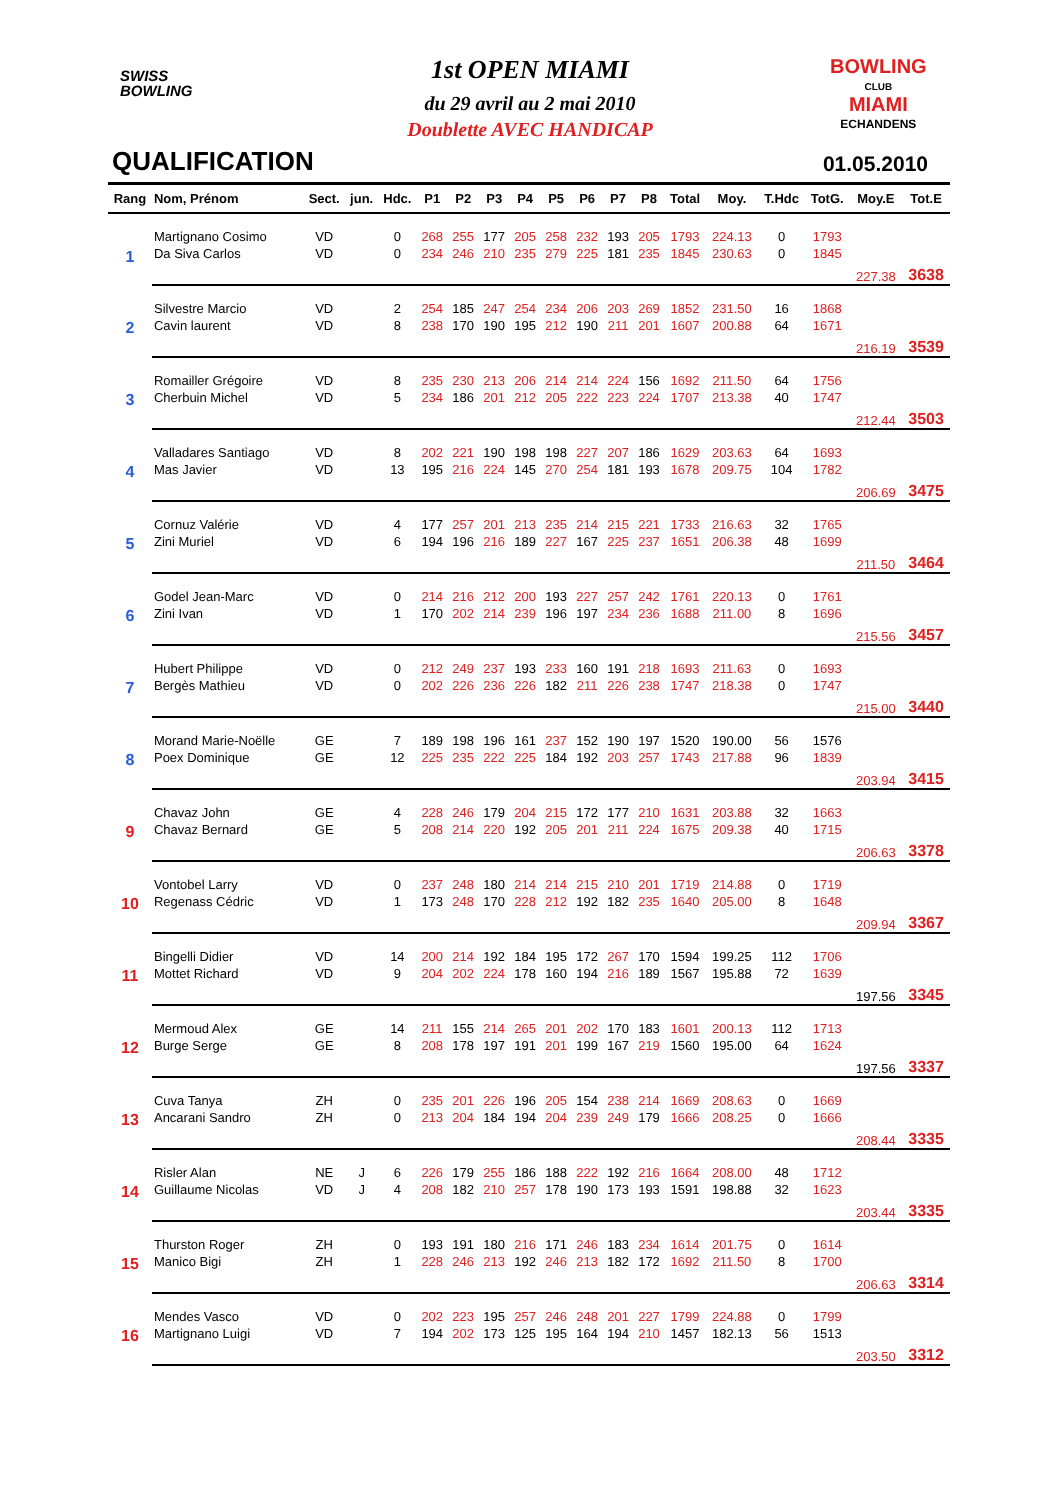1st OPEN MIAMI
du 29 avril au 2 mai 2010
Doublette AVEC HANDICAP
SWISS
BOWLING
BOWLING
CLUB
MIAMI
ECHANDENS
QUALIFICATION 01.05.2010
| Rang | Nom, Prénom | Sect. | jun. | Hdc. | P1 | P2 | P3 | P4 | P5 | P6 | P7 | P8 | Total | Moy. | T.Hdc | TotG. | Moy.E | Tot.E |
| --- | --- | --- | --- | --- | --- | --- | --- | --- | --- | --- | --- | --- | --- | --- | --- | --- | --- | --- |
| 1 | Martignano Cosimo | VD | | 0 | 268 | 255 | 177 | 205 | 258 | 232 | 193 | 205 | 1793 | 224.13 | 0 | 1793 | | |
| | Da Siva Carlos | VD | | 0 | 234 | 246 | 210 | 235 | 279 | 225 | 181 | 235 | 1845 | 230.63 | 0 | 1845 | | |
| | | | | | | | | | | | | | | | | | 227.38 | 3638 |
| 2 | Silvestre Marcio | VD | | 2 | 254 | 185 | 247 | 254 | 234 | 206 | 203 | 269 | 1852 | 231.50 | 16 | 1868 | | |
| | Cavin laurent | VD | | 8 | 238 | 170 | 190 | 195 | 212 | 190 | 211 | 201 | 1607 | 200.88 | 64 | 1671 | | |
| | | | | | | | | | | | | | | | | | 216.19 | 3539 |
| 3 | Romailler Grégoire | VD | | 8 | 235 | 230 | 213 | 206 | 214 | 214 | 224 | 156 | 1692 | 211.50 | 64 | 1756 | | |
| | Cherbuin Michel | VD | | 5 | 234 | 186 | 201 | 212 | 205 | 222 | 223 | 224 | 1707 | 213.38 | 40 | 1747 | | |
| | | | | | | | | | | | | | | | | | 212.44 | 3503 |
| 4 | Valladares Santiago | VD | | 8 | 202 | 221 | 190 | 198 | 198 | 227 | 207 | 186 | 1629 | 203.63 | 64 | 1693 | | |
| | Mas Javier | VD | | 13 | 195 | 216 | 224 | 145 | 270 | 254 | 181 | 193 | 1678 | 209.75 | 104 | 1782 | | |
| | | | | | | | | | | | | | | | | | 206.69 | 3475 |
| 5 | Cornuz Valérie | VD | | 4 | 177 | 257 | 201 | 213 | 235 | 214 | 215 | 221 | 1733 | 216.63 | 32 | 1765 | | |
| | Zini Muriel | VD | | 6 | 194 | 196 | 216 | 189 | 227 | 167 | 225 | 237 | 1651 | 206.38 | 48 | 1699 | | |
| | | | | | | | | | | | | | | | | | 211.50 | 3464 |
| 6 | Godel Jean-Marc | VD | | 0 | 214 | 216 | 212 | 200 | 193 | 227 | 257 | 242 | 1761 | 220.13 | 0 | 1761 | | |
| | Zini Ivan | VD | | 1 | 170 | 202 | 214 | 239 | 196 | 197 | 234 | 236 | 1688 | 211.00 | 8 | 1696 | | |
| | | | | | | | | | | | | | | | | | 215.56 | 3457 |
| 7 | Hubert Philippe | VD | | 0 | 212 | 249 | 237 | 193 | 233 | 160 | 191 | 218 | 1693 | 211.63 | 0 | 1693 | | |
| | Bergès Mathieu | VD | | 0 | 202 | 226 | 236 | 226 | 182 | 211 | 226 | 238 | 1747 | 218.38 | 0 | 1747 | | |
| | | | | | | | | | | | | | | | | | 215.00 | 3440 |
| 8 | Morand Marie-Noëlle | GE | | 7 | 189 | 198 | 196 | 161 | 237 | 152 | 190 | 197 | 1520 | 190.00 | 56 | 1576 | | |
| | Poex Dominique | GE | | 12 | 225 | 235 | 222 | 225 | 184 | 192 | 203 | 257 | 1743 | 217.88 | 96 | 1839 | | |
| | | | | | | | | | | | | | | | | | 203.94 | 3415 |
| 9 | Chavaz John | GE | | 4 | 228 | 246 | 179 | 204 | 215 | 172 | 177 | 210 | 1631 | 203.88 | 32 | 1663 | | |
| | Chavaz Bernard | GE | | 5 | 208 | 214 | 220 | 192 | 205 | 201 | 211 | 224 | 1675 | 209.38 | 40 | 1715 | | |
| | | | | | | | | | | | | | | | | | 206.63 | 3378 |
| 10 | Vontobel Larry | VD | | 0 | 237 | 248 | 180 | 214 | 214 | 215 | 210 | 201 | 1719 | 214.88 | 0 | 1719 | | |
| | Regenass Cédric | VD | | 1 | 173 | 248 | 170 | 228 | 212 | 192 | 182 | 235 | 1640 | 205.00 | 8 | 1648 | | |
| | | | | | | | | | | | | | | | | | 209.94 | 3367 |
| 11 | Bingelli Didier | VD | | 14 | 200 | 214 | 192 | 184 | 195 | 172 | 267 | 170 | 1594 | 199.25 | 112 | 1706 | | |
| | Mottet Richard | VD | | 9 | 204 | 202 | 224 | 178 | 160 | 194 | 216 | 189 | 1567 | 195.88 | 72 | 1639 | | |
| | | | | | | | | | | | | | | | | | 197.56 | 3345 |
| 12 | Mermoud Alex | GE | | 14 | 211 | 155 | 214 | 265 | 201 | 202 | 170 | 183 | 1601 | 200.13 | 112 | 1713 | | |
| | Burge Serge | GE | | 8 | 208 | 178 | 197 | 191 | 201 | 199 | 167 | 219 | 1560 | 195.00 | 64 | 1624 | | |
| | | | | | | | | | | | | | | | | | 197.56 | 3337 |
| 13 | Cuva Tanya | ZH | | 0 | 235 | 201 | 226 | 196 | 205 | 154 | 238 | 214 | 1669 | 208.63 | 0 | 1669 | | |
| | Ancarani Sandro | ZH | | 0 | 213 | 204 | 184 | 194 | 204 | 239 | 249 | 179 | 1666 | 208.25 | 0 | 1666 | | |
| | | | | | | | | | | | | | | | | | 208.44 | 3335 |
| 14 | Risler Alan | NE | J | 6 | 226 | 179 | 255 | 186 | 188 | 222 | 192 | 216 | 1664 | 208.00 | 48 | 1712 | | |
| | Guillaume Nicolas | VD | J | 4 | 208 | 182 | 210 | 257 | 178 | 190 | 173 | 193 | 1591 | 198.88 | 32 | 1623 | | |
| | | | | | | | | | | | | | | | | | 203.44 | 3335 |
| 15 | Thurston Roger | ZH | | 0 | 193 | 191 | 180 | 216 | 171 | 246 | 183 | 234 | 1614 | 201.75 | 0 | 1614 | | |
| | Manico Bigi | ZH | | 1 | 228 | 246 | 213 | 192 | 246 | 213 | 182 | 172 | 1692 | 211.50 | 8 | 1700 | | |
| | | | | | | | | | | | | | | | | | 206.63 | 3314 |
| 16 | Mendes Vasco | VD | | 0 | 202 | 223 | 195 | 257 | 246 | 248 | 201 | 227 | 1799 | 224.88 | 0 | 1799 | | |
| | Martignano Luigi | VD | | 7 | 194 | 202 | 173 | 125 | 195 | 164 | 194 | 210 | 1457 | 182.13 | 56 | 1513 | | |
| | | | | | | | | | | | | | | | | | 203.50 | 3312 |